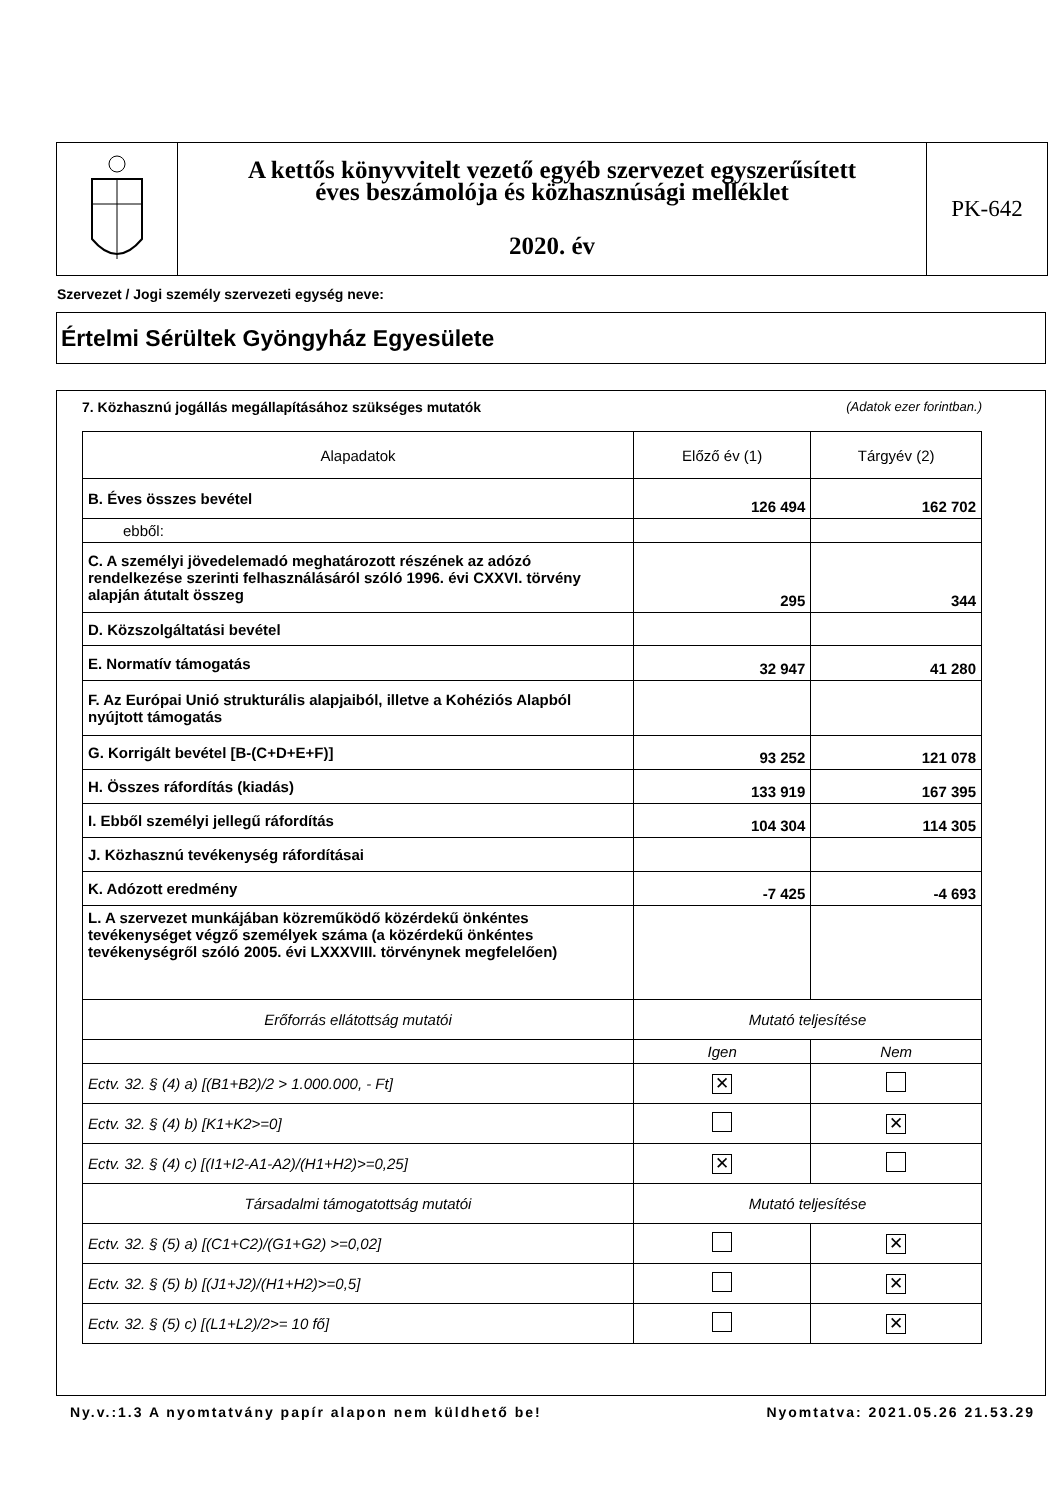A kettős könyvvitelt vezető egyéb szervezet egyszerűsített
éves beszámolója és közhasznúsági melléklet
2020. év
PK-642
Szervezet / Jogi személy szervezeti egység neve:
Értelmi Sérültek Gyöngyház Egyesülete
7. Közhasznú jogállás megállapításához szükséges mutatók (Adatok ezer forintban.)
| Alapadatok | Előző év (1) | Tárgyév (2) |
| --- | --- | --- |
| B. Éves összes bevétel | 126 494 | 162 702 |
| ebből: | | |
| C. A személyi jövedelemadó meghatározott részének az adózó rendelkezése szerinti felhasználásáról szóló 1996. évi CXXVI. törvény alapján átutalt összeg | 295 | 344 |
| D. Közszolgáltatási bevétel | | |
| E. Normatív támogatás | 32 947 | 41 280 |
| F. Az Európai Unió strukturális alapjaiból, illetve a Kohéziós Alapból nyújtott támogatás | | |
| G. Korrigált bevétel [B-(C+D+E+F)] | 93 252 | 121 078 |
| H. Összes ráfordítás (kiadás) | 133 919 | 167 395 |
| I. Ebből személyi jellegű ráfordítás | 104 304 | 114 305 |
| J. Közhasznú tevékenység ráfordításai | | |
| K. Adózott eredmény | -7 425 | -4 693 |
| L. A szervezet munkájában közreműködő közérdekű önkéntes tevékenységet végző személyek száma (a közérdekű önkéntes tevékenységről szóló 2005. évi LXXXVIII. törvénynek megfelelően) | | |
| Erőforrás ellátottság mutatói | Mutató teljesítése | |
| | Igen | Nem |
| Ectv. 32. § (4) a) [(B1+B2)/2 > 1.000.000, - Ft] | ✕ | |
| Ectv. 32. § (4) b) [K1+K2>=0] | | ✕ |
| Ectv. 32. § (4) c) [(I1+I2-A1-A2)/(H1+H2)>=0,25] | ✕ | |
| Társadalmi támogatottság mutatói | Mutató teljesítése | |
| Ectv. 32. § (5) a) [(C1+C2)/(G1+G2) >=0,02] | | ✕ |
| Ectv. 32. § (5) b) [(J1+J2)/(H1+H2)>=0,5] | | ✕ |
| Ectv. 32. § (5) c) [(L1+L2)/2>= 10 fő] | | ✕ |
Ny.v.:1.3 A nyomtatvány papír alapon nem küldhető be! Nyomtatva: 2021.05.26 21.53.29